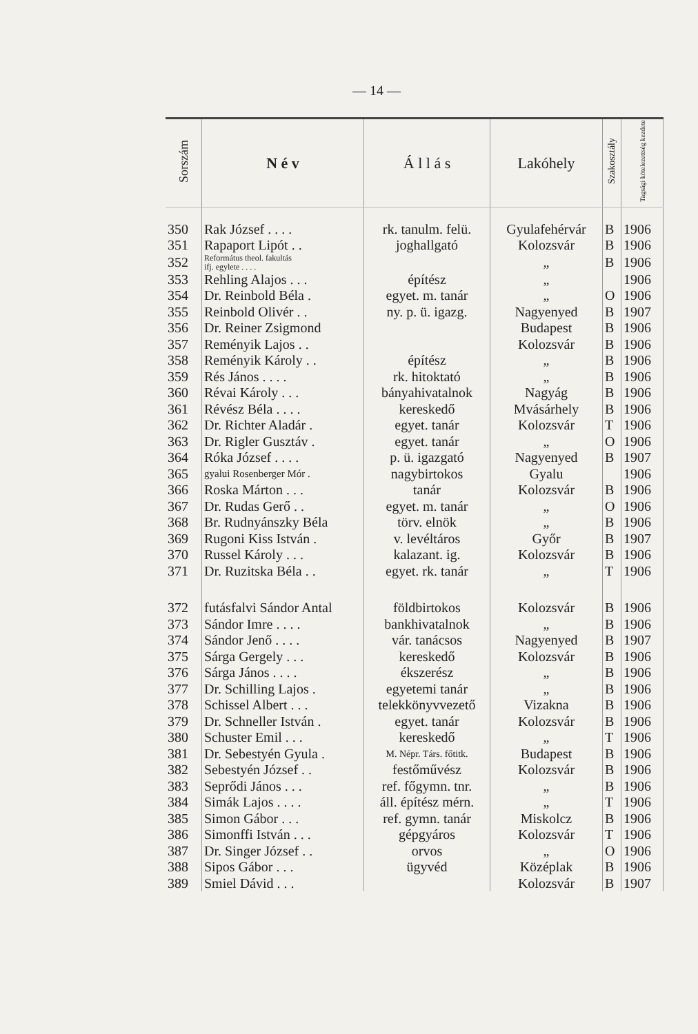— 14 —
| Sorszám | N é v | Á l l á s | Lakóhely | Szakosztály | Tagsági kötelezettség kezdete |
| --- | --- | --- | --- | --- | --- |
| 350 | Rak József . . . . | rk. tanulm. felü. | Gyulafehérvár | B | 1906 |
| 351 | Rapaport Lipót . . | joghallgató | Kolozsvár | B | 1906 |
| 352 | Református theol. fakultás ifj. egylete . . . . | | „ | B | 1906 |
| 353 | Rehling Alajos . . . | építész | „ | | 1906 |
| 354 | Dr. Reinbold Béla . | egyet. m. tanár | „ | O | 1906 |
| 355 | Reinbold Olivér . . | ny. p. ü. igazg. | Nagyenyed | B | 1907 |
| 356 | Dr. Reiner Zsigmond | | Budapest | B | 1906 |
| 357 | Reményik Lajos . . | | Kolozsvár | B | 1906 |
| 358 | Reményik Károly . . | építész | „ | B | 1906 |
| 359 | Rés János . . . . | rk. hitoktató | „ | B | 1906 |
| 360 | Révai Károly . . . | bányahivatalnok | Nagyág | B | 1906 |
| 361 | Révész Béla . . . . | kereskedő | Mvásárhely | B | 1906 |
| 362 | Dr. Richter Aladár . | egyet. tanár | Kolozsvár | T | 1906 |
| 363 | Dr. Rigler Gusztáv . | egyet. tanár | „ | O | 1906 |
| 364 | Róka József . . . . | p. ü. igazgató | Nagyenyed | B | 1907 |
| 365 | gyalui Rosenberger Mór . | nagybirtokos | Gyalu | | 1906 |
| 366 | Roska Márton . . . | tanár | Kolozsvár | B | 1906 |
| 367 | Dr. Rudas Gerő . . | egyet. m. tanár | „ | O | 1906 |
| 368 | Br. Rudnyánszky Béla | törv. elnök | „ | B | 1906 |
| 369 | Rugoni Kiss István . | v. levéltáros | Győr | B | 1907 |
| 370 | Russel Károly . . . | kalazant. ig. | Kolozsvár | B | 1906 |
| 371 | Dr. Ruzitska Béla . . | egyet. rk. tanár | „ | T | 1906 |
| 372 | futásfalvi Sándor Antal | földbirtokos | Kolozsvár | B | 1906 |
| 373 | Sándor Imre . . . . | bankhivatalnok | „ | B | 1906 |
| 374 | Sándor Jenő . . . . | vár. tanácsos | Nagyenyed | B | 1907 |
| 375 | Sárga Gergely . . . | kereskedő | Kolozsvár | B | 1906 |
| 376 | Sárga János . . . . | ékszerész | „ | B | 1906 |
| 377 | Dr. Schilling Lajos . | egyetemi tanár | „ | B | 1906 |
| 378 | Schissel Albert . . . | telekkönyvvezető | Vizakna | B | 1906 |
| 379 | Dr. Schneller István . | egyet. tanár | Kolozsvár | B | 1906 |
| 380 | Schuster Emil . . . | kereskedő | „ | T | 1906 |
| 381 | Dr. Sebestyén Gyula . | M. Népr. Társ. főtitk. | Budapest | B | 1906 |
| 382 | Sebestyén József . . | festőművész | Kolozsvár | B | 1906 |
| 383 | Seprődi János . . . | ref. főgymn. tnr. | „ | B | 1906 |
| 384 | Simák Lajos . . . . | áll. építész mérn. | „ | T | 1906 |
| 385 | Simon Gábor . . . | ref. gymn. tanár | Miskolcz | B | 1906 |
| 386 | Simonffi István . . . | gépgyáros | Kolozsvár | T | 1906 |
| 387 | Dr. Singer József . . | orvos | „ | O | 1906 |
| 388 | Sipos Gábor . . . | ügyvéd | Középlak | B | 1906 |
| 389 | Smiel Dávid . . . | | Kolozsvár | B | 1907 |